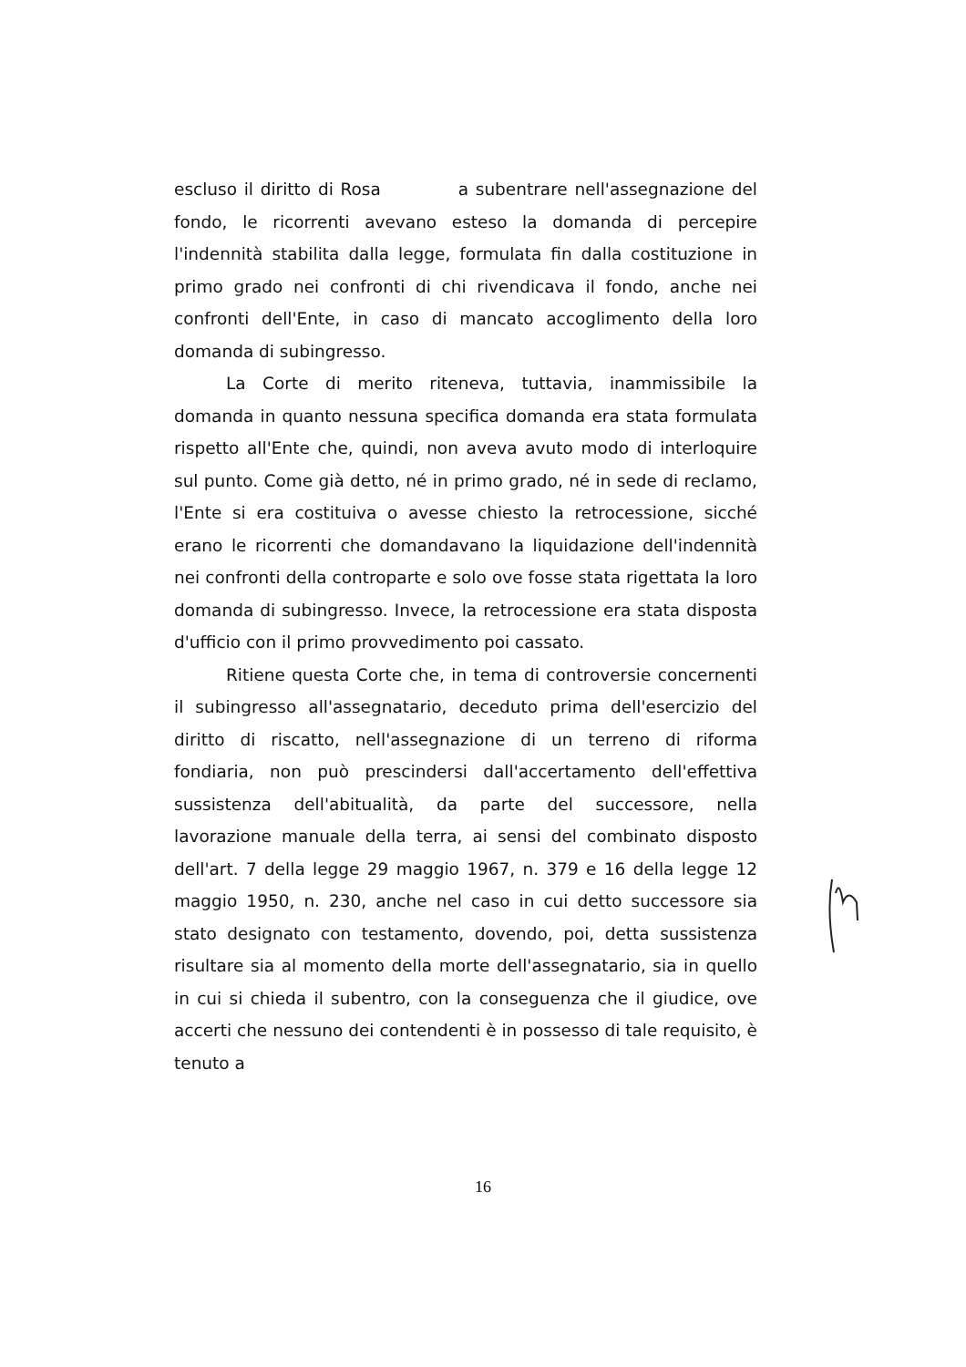escluso il diritto di Rosa a subentrare nell'assegnazione del fondo, le ricorrenti avevano esteso la domanda di percepire l'indennità stabilita dalla legge, formulata fin dalla costituzione in primo grado nei confronti di chi rivendicava il fondo, anche nei confronti dell'Ente, in caso di mancato accoglimento della loro domanda di subingresso.
La Corte di merito riteneva, tuttavia, inammissibile la domanda in quanto nessuna specifica domanda era stata formulata rispetto all'Ente che, quindi, non aveva avuto modo di interloquire sul punto. Come già detto, né in primo grado, né in sede di reclamo, l'Ente si era costituiva o avesse chiesto la retrocessione, sicché erano le ricorrenti che domandavano la liquidazione dell'indennità nei confronti della controparte e solo ove fosse stata rigettata la loro domanda di subingresso. Invece, la retrocessione era stata disposta d'ufficio con il primo provvedimento poi cassato.
Ritiene questa Corte che, in tema di controversie concernenti il subingresso all'assegnatario, deceduto prima dell'esercizio del diritto di riscatto, nell'assegnazione di un terreno di riforma fondiaria, non può prescindersi dall'accertamento dell'effettiva sussistenza dell'abitualità, da parte del successore, nella lavorazione manuale della terra, ai sensi del combinato disposto dell'art. 7 della legge 29 maggio 1967, n. 379 e 16 della legge 12 maggio 1950, n. 230, anche nel caso in cui detto successore sia stato designato con testamento, dovendo, poi, detta sussistenza risultare sia al momento della morte dell'assegnatario, sia in quello in cui si chieda il subentro, con la conseguenza che il giudice, ove accerti che nessuno dei contendenti è in possesso di tale requisito, è tenuto a
16